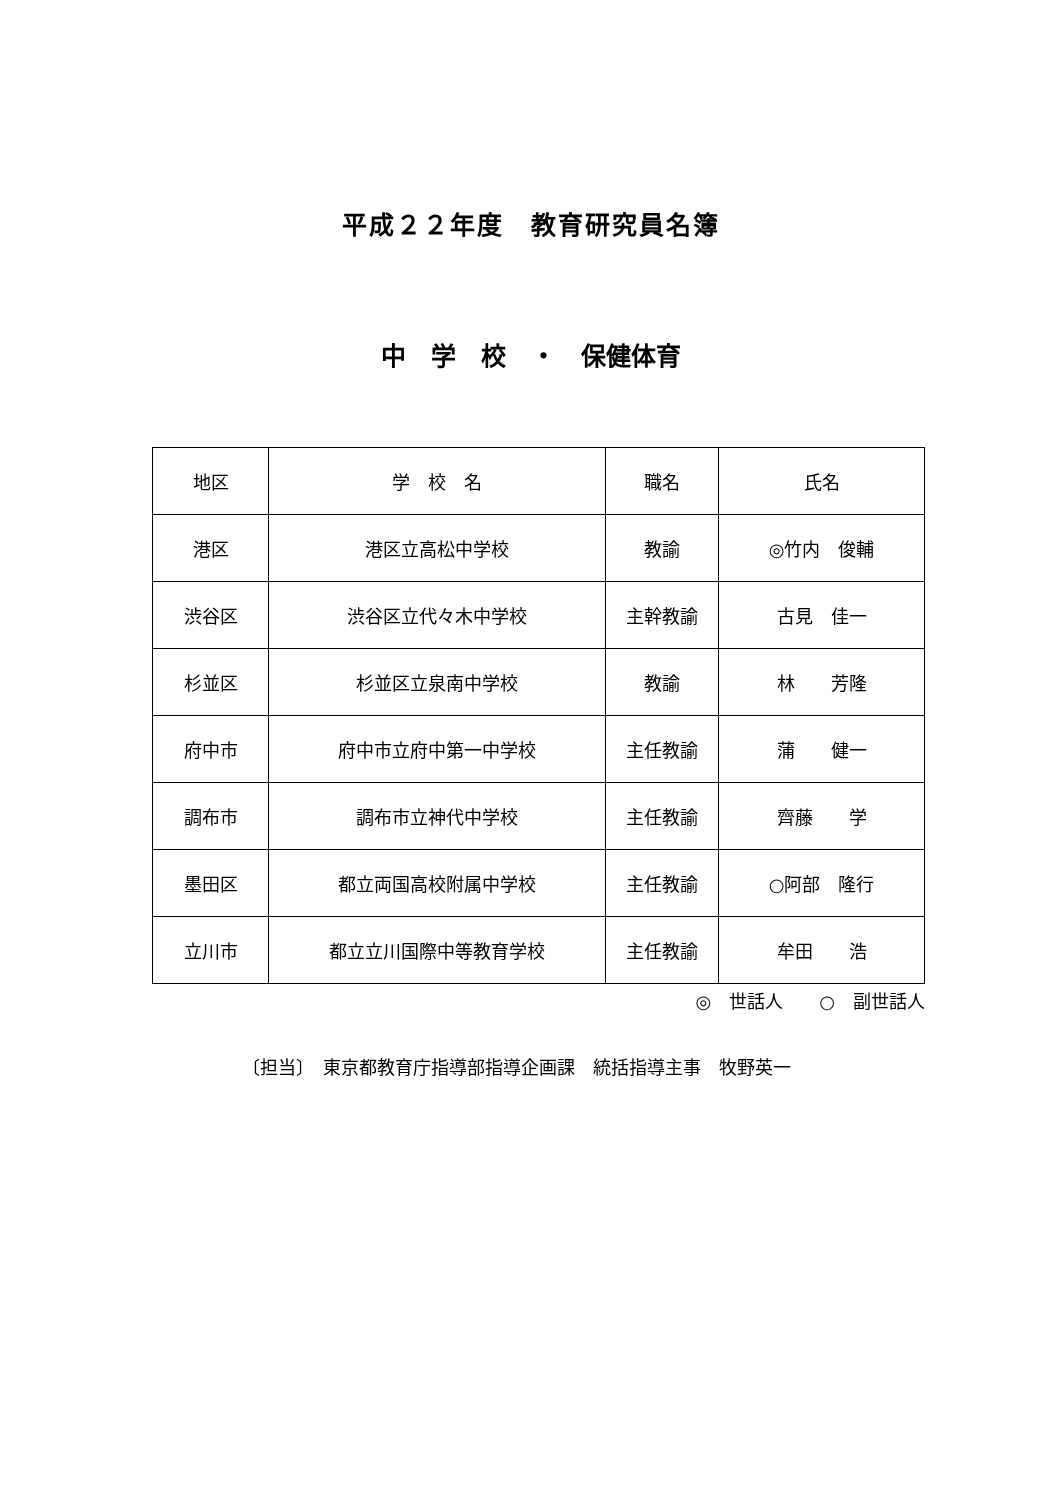平成２２年度　教育研究員名簿
中　学　校　・　保健体育
| 地区 | 学 校 名 | 職名 | 氏名 |
| --- | --- | --- | --- |
| 港区 | 港区立高松中学校 | 教諭 | ◎竹内 俊輔 |
| 渋谷区 | 渋谷区立代々木中学校 | 主幹教諭 | 古見 佳一 |
| 杉並区 | 杉並区立泉南中学校 | 教諭 | 林 芳隆 |
| 府中市 | 府中市立府中第一中学校 | 主任教諭 | 蒲 健一 |
| 調布市 | 調布市立神代中学校 | 主任教諭 | 齊藤 学 |
| 墨田区 | 都立両国高校附属中学校 | 主任教諭 | ○阿部 隆行 |
| 立川市 | 都立立川国際中等教育学校 | 主任教諭 | 牟田 浩 |
◎　世話人　　○　副世話人
〔担当〕　東京都教育庁指導部指導企画課　統括指導主事　牧野英一